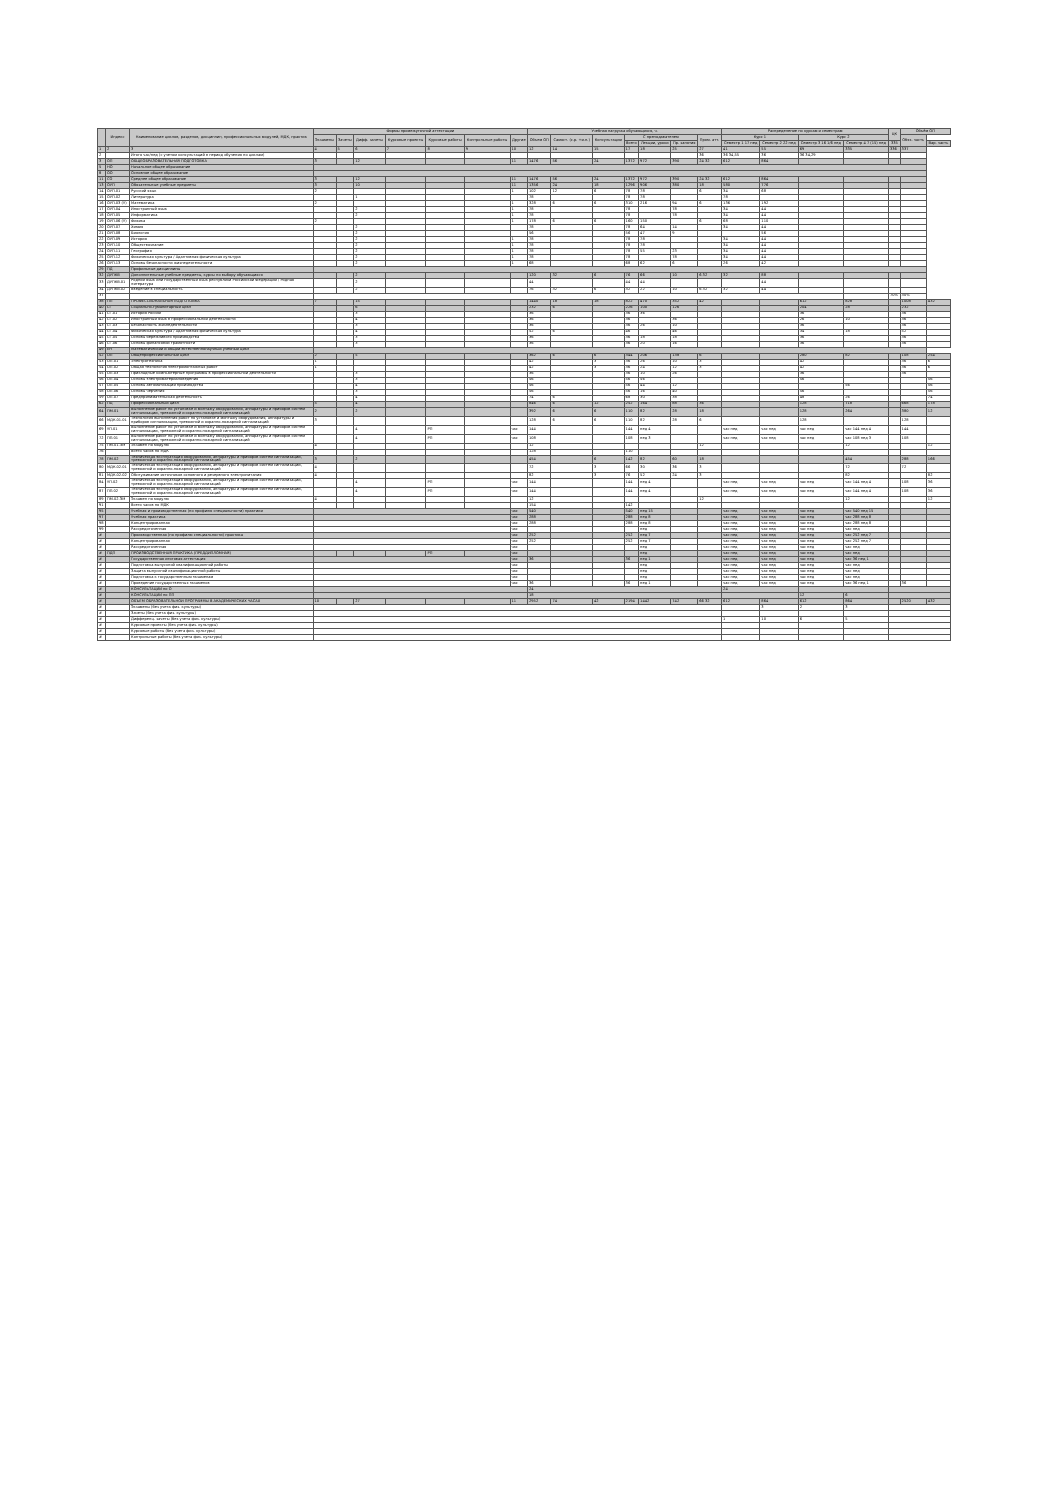| | Индекс | Наименование циклов, разделов, дисциплин, профессиональных модулей, МДК, практик | Формы промежуточной аттестации | | | | | | | Учебная нагрузка обучающихся, ч. | | | | | | | Распределение по курсам и семестрам | | | | ЦК | Объём ОП | |
| --- | --- | --- | --- | --- | --- | --- | --- | --- | --- | --- | --- | --- | --- | --- | --- | --- | --- | --- | --- | --- | --- | --- | --- |
| | | | Экзамены | Зачеты | Дифф. зачеты | Курсовые проекты | Курсовые работы | Контрольные работы | Другие | Объем ОП | Самост. (с.р. +и.п.) | Консультации | С преподавателем | | | Пром. атт. | Курс 1 | | Курс 2 | | | Обяз. часть | |
| | | | | | | | | | | | | | Всего | Лекции, уроки | Пр. занятия | | Семестр 1 17 нед | Семестр 2 22 нед | Семестр 3 16 1/6 нед | Семестр 4 7 (15) нед | 335 | | Вар. часть |
| 1 | 2 | 3 | 4 | 5 | 6 | 7 | 8 | 9 | 10 | 12 | 14 | 15 | 17 | 18 | 25 | 27 | 41 | 55 | 69 | 335 | 336 | 337 | |
| 2 | | Итого час/нед (с учетом консультаций в период обучения по циклам) | | | | | | | | | | | | | | 36 | 36 34,55 | 36 | 36 34,29 | | | | |
| 3 | ОП | ОБЩЕОБРАЗОВАТЕЛЬНАЯ ПОДГОТОВКА | 3 | | 12 | | | | 11 | 1476 | 56 | 24 | 1372 | 972 | 390 | 24 32 | 612 | 864 | | | | | |
| 5 | НО | Начальное общее образование | | | | | | | | | | | | | | | | | | | | | |
| 8 | ОО | Основное общее образование | | | | | | | | | | | | | | | | | | | | | |
| 11 | СО | Среднее общее образование | 3 | | 12 | | | | 11 | 1476 | 56 | 24 | 1372 | 972 | 390 | 24 32 | 612 | 864 | | | | | |
| 13 | ОУП | Обязательные учебные предметы | 3 | | 10 | | | | 11 | 1356 | 24 | 18 | 1296 | 906 | 380 | 18 | 580 | 776 | | | | | |
| 14 | ОУП.01 | Русский язык | 2 | | | | | | 1 | 102 | 12 | 6 | 78 | 78 | | 6 | 34 | 68 | | | | | |
| 15 | ОУП.02 | Литература | | | 1 | | | | | 78 | | | 78 | 78 | | | 78 | | | | | | |
| 16 | ОУП.03 (У) | Математика | 2 | | | | | | 1 | 328 | 6 | 6 | 310 | 216 | 94 | 6 | 136 | 192 | | | | | |
| 17 | ОУП.04 | Иностранный язык | | | 2 | | | | 1 | 78 | | | 78 | | 78 | | 34 | 44 | | | | | |
| 18 | ОУП.05 | Информатика | | | 2 | | | | 1 | 78 | | | 78 | | 78 | | 34 | 44 | | | | | |
| 19 | ОУП.06 (У) | Физика | 2 | | | | | | 1 | 178 | 6 | 6 | 160 | 150 | | 6 | 68 | 110 | | | | | |
| 20 | ОУП.07 | Химия | | | 2 | | | | | 78 | | | 78 | 64 | 14 | | 34 | 44 | | | | | |
| 21 | ОУП.08 | Биология | | | 2 | | | | | 56 | | | 56 | 47 | 9 | | | 56 | | | | | |
| 22 | ОУП.09 | История | | | 2 | | | | 1 | 78 | | | 78 | 78 | | | 34 | 44 | | | | | |
| 23 | ОУП.10 | Обществознание | | | 2 | | | | 1 | 78 | | | 78 | 78 | | | 34 | 44 | | | | | |
| 24 | ОУП.11 | География | | | 2 | | | | 1 | 78 | | | 78 | 55 | 23 | | 34 | 44 | | | | | |
| 25 | ОУП.12 | Физическая культура / Адаптивная физическая культура | | | 2 | | | | 1 | 78 | | | 78 | | 78 | | 34 | 44 | | | | | |
| 26 | ОУП.13 | Основы безопасности жизнедеятельности | | | 2 | | | | 1 | 68 | | | 68 | 62 | 6 | | 26 | 42 | | | | | |
| 29 | ПД | Профильные дисциплины | | | | | | | | | | | | | | | | | | | | | |
| 32 | ДУПКВ | Дополнительные учебные предметы, курсы по выбору обучающихся | | | 2 | | | | | 120 | 32 | 6 | 76 | 66 | 10 | 6 32 | 32 | 88 | | | | | |
| 33 | ДУПКВ.01 | Родной язык или государственный язык республики Российской Федерации / Родная литература | | | 2 | | | | | 44 | | | 44 | 44 | | | | 44 | | | | | |
| 34 | ДУПКВ.02 | Введение в специальность | | | 2 | | | | | 76 | 32 | 6 | 32 | 22 | 10 | 6 32 | 32 | 44 | | | | | |
| 37 | | | | | | | | | | | | | | | | | | | | | 70% | 30% | |
| 38 | ПП | ПРОФЕССИОНАЛЬНАЯ ПОДГОТОВКА | 7 | | 15 | | | | | 1440 | 18 | 18 | 822 | 470 | 352 | 42 | | | 612 | 828 | | 1008 | 432 |
| 40 | СГ | Социально-гуманитарный цикл | | | 6 | | | | | 232 | 6 | | 226 | 100 | 126 | | | | 204 | 28 | | 232 | |
| 41 | СГ.01 | История России | | | 3 | | | | | 36 | | | 36 | 36 | | | | | 36 | | | 36 | |
| 42 | СГ.02 | Иностранный язык в профессиональной деятельности | | | 4 | | | | | 36 | | | 36 | | 36 | | | | 26 | 10 | | 36 | |
| 43 | СГ.03 | Безопасность жизнедеятельности | | | 3 | | | | | 36 | | | 36 | 26 | 10 | | | | 36 | | | 36 | |
| 44 | СГ.04 | Физическая культура / Адаптивная физическая культура | | | 4 | | | | | 52 | 6 | | 46 | | 46 | | | | 34 | 18 | | 52 | |
| 45 | СГ.05 | Основы бережливого производства | | | 3 | | | | | 36 | | | 36 | 18 | 18 | | | | 36 | | | 36 | |
| 46 | СГ.06 | Основы финансовой грамотности | | | 3 | | | | | 36 | | | 36 | 20 | 16 | | | | 36 | | | 36 | |
| 49 | ЕН | Математический и общий естественнонаучный учебный цикл | | | | | | | | | | | | | | | | | | | | | |
| 52 | ОП | Общепрофессиональный цикл | 2 | | 5 | | | | | 362 | 6 | 6 | 344 | 206 | 138 | 6 | | | 280 | 82 | | 108 | 254 |
| 53 | ОП.01 | Электротехника | 1 | | | | | | | 42 | | 3 | 36 | 26 | 10 | 3 | | | 42 | | | 36 | 6 |
| 54 | ОП.02 | Общая технология электромонтажных работ | 1 | | | | | | | 42 | | 3 | 36 | 24 | 12 | 3 | | | 42 | | | 36 | 6 |
| 55 | ОП.03 | Прикладные компьютерные программы в профессиональной деятельности | | | 3 | | | | | 36 | | | 36 | 10 | 26 | | | | 36 | | | 36 | |
| 56 | ОП.04 | Основы электроматериаловедения | | | 3 | | | | | 56 | | | 56 | 56 | | | | | 56 | | | | 56 |
| 57 | ОП.05 | Основы автоматизации производства | | | 4 | | | | | 56 | | | 56 | 44 | 12 | | | | | 56 | | | 56 |
| 58 | ОП.06 | Основы черчения | | | 3 | | | | | 56 | | | 56 | 16 | 40 | | | | 56 | | | | 56 |
| 59 | ОП.07 | Предпринимательская деятельность | | | 4 | | | | | 74 | 6 | | 68 | 30 | 38 | | | | 48 | 26 | | | 74 |
| 62 | ПЦ | Профессиональный цикл | 5 | | 4 | | | | | 846 | 6 | 12 | 252 | 164 | 88 | 36 | | | 128 | 718 | | 668 | 178 |
| 64 | ПМ.01 | Выполнение работ по установке и монтажу оборудования, аппаратуры и приборов систем сигнализации, тревожной и охранно-пожарной сигнализаций | 2 | | 2 | | | | | 392 | 6 | 6 | 110 | 82 | 28 | 18 | | | 128 | 264 | | 380 | 12 |
| 66 | МДК.01.01 | Технология выполнения работ по установке и монтажу оборудования, аппаратуры и приборов сигнализации, тревожной и охранно-пожарной сигнализаций | 3 | | | | | | | 128 | 6 | 6 | 110 | 82 | 28 | 6 | | | 128 | | | 128 | |
| 69 | УП.01 | Выполнение работ по установке и монтажу оборудования, аппаратуры и приборов систем сигнализации, тревожной и охранно-пожарной сигнализаций | | | 4 | | РП | | час | 144 | | | 144 | нед 4 | | | час нед | час нед | час нед | час 144 нед 4 | | 144 | |
| 72 | ПП.01 | Выполнение работ по установке и монтажу оборудования, аппаратуры и приборов систем сигнализации, тревожной и охранно-пожарной сигнализаций | | | 4 | | РП | | час | 108 | | | 108 | нед 3 | | | час нед | час нед | час нед | час 108 нед 3 | | 108 | |
| 75 | ПМ.01.ЭМ | Экзамен по модулю | 4 | | | | | | | 12 | | | | | | 12 | | | | 12 | | | 12 |
| 76 | | Всего часов по МДК | | | | | | | | 128 | | | 110 | | | | | | | | | | |
| 78 | ПМ.02 | Техническая эксплуатация оборудования, аппаратуры и приборов систем сигнализации, тревожной и охранно-пожарной сигнализаций | 3 | | 2 | | | | | 454 | | 6 | 142 | 82 | 60 | 18 | | | | 454 | | 288 | 166 |
| 80 | МДК.02.01 | Техническая эксплуатация оборудования, аппаратуры и приборов систем сигнализации, тревожной и охранно-пожарной сигнализаций | 4 | | | | | | | 72 | | 3 | 66 | 30 | 36 | 3 | | | | 72 | | 72 | |
| 81 | МДК.02.02 | Обслуживание источников основного и резервного электропитания | 4 | | | | | | | 82 | | 3 | 76 | 52 | 24 | 3 | | | | 82 | | | 82 |
| 84 | УП.02 | Техническая эксплуатация оборудования, аппаратуры и приборов систем сигнализации, тревожной и охранно-пожарной сигнализаций | | | 4 | | РП | | час | 144 | | | 144 | нед 4 | | | час нед | час нед | час нед | час 144 нед 4 | | 108 | 36 |
| 87 | ПП.02 | Техническая эксплуатация оборудования, аппаратуры и приборов систем сигнализации, тревожной и охранно-пожарной сигнализаций | | | 4 | | РП | | час | 144 | | | 144 | нед 4 | | | час нед | час нед | час нед | час 144 нед 4 | | 108 | 36 |
| 89 | ПМ.02.ЭМ | Экзамен по модулю | 4 | | | | | | | 12 | | | | | | 12 | | | | 12 | | | 12 |
| 91 | | Всего часов по МДК | | | | | | | | 154 | | | 142 | | | | | | | | | | |
| 95 | | Учебная и производственная (по профилю специальности) практики | | | | | | | час | 540 | | | 540 | нед 15 | | | час нед | час нед | час нед | час 540 нед 15 | | | |
| 97 | | Учебная практика | | | | | | | час | 288 | | | 288 | нед 8 | | | час нед | час нед | час нед | час 288 нед 8 | | | |
| 98 | | Концентрированная | | | | | | | час | 288 | | | 288 | нед 8 | | | час нед | час нед | час нед | час 288 нед 8 | | | |
| 99 | | Рассредоточенная | | | | | | | час | | | | | нед | | | час нед | час нед | час нед | час нед | | | |
| # | | Производственная (по профилю специальности) практика | | | | | | | час | 252 | | | 252 | нед 7 | | | час нед | час нед | час нед | час 252 нед 7 | | | |
| # | | Концентрированная | | | | | | | час | 252 | | | 252 | нед 7 | | | час нед | час нед | час нед | час 252 нед 7 | | | |
| # | | Рассредоточенная | | | | | | | час | | | | | нед | | | час нед | час нед | час нед | час нед | | | |
| # | ПДП | ПРОИЗВОДСТВЕННАЯ ПРАКТИКА (ПРЕДДИПЛОМНАЯ) | | | | | РП | | час | | | | | нед | | | час нед | час нед | час нед | час нед | | | |
| # | | Государственная итоговая аттестация | | | | | | | час | 36 | | | 36 | нед 1 | | | час нед | час нед | час нед | час 36 нед 1 | | | |
| # | | Подготовка выпускной квалификационной работы | | | | | | | час | | | | | нед | | | час нед | час нед | час нед | час нед | | | |
| # | | Защита выпускной квалификационной работы | | | | | | | час | | | | | нед | | | час нед | час нед | час нед | час нед | | | |
| # | | Подготовка к государственным экзаменам | | | | | | | час | | | | | нед | | | час нед | час нед | час нед | час нед | | | |
| # | | Проведение государственных экзаменов | | | | | | | час | 36 | | | 36 | нед 1 | | | час нед | час нед | час нед | час 36 нед 1 | | 36 | |
| # | | КОНСУЛЬТАЦИИ по О | | | | | | | | 24 | | | | | | | 24 | | | | | | |
| # | | КОНСУЛЬТАЦИИ по ПП | | | | | | | | 18 | | | | | | | | | 12 | 6 | | | |
| # | | ОБЪЕМ ОБРАЗОВАТЕЛЬНОЙ ПРОГРАММЫ В АКАДЕМИЧЕСКИХ ЧАСАХ | 10 | | 27 | | | | 11 | 2952 | 74 | 42 | 2194 | 1442 | 742 | 66 32 | 612 | 864 | 612 | 864 | | 2520 | 432 |
| # | | Экзамены (без учета физ. культуры) | | | | | | | | | | | | | | | | 3 | 2 | 3 | | | |
| # | | Зачеты (без учета физ. культуры) | | | | | | | | | | | | | | | | | | | | | |
| # | | Дифференц. зачеты (без учета физ. культуры) | | | | | | | | | | | | | | | 1 | 10 | 6 | 5 | | | |
| # | | Курсовые проекты (без учета физ. культуры) | | | | | | | | | | | | | | | | | | | | | |
| # | | Курсовые работы (без учета физ. культуры) | | | | | | | | | | | | | | | | | | | | | |
| # | | Контрольные работы (без учета физ. культуры) | | | | | | | | | | | | | | | | | | | | | |